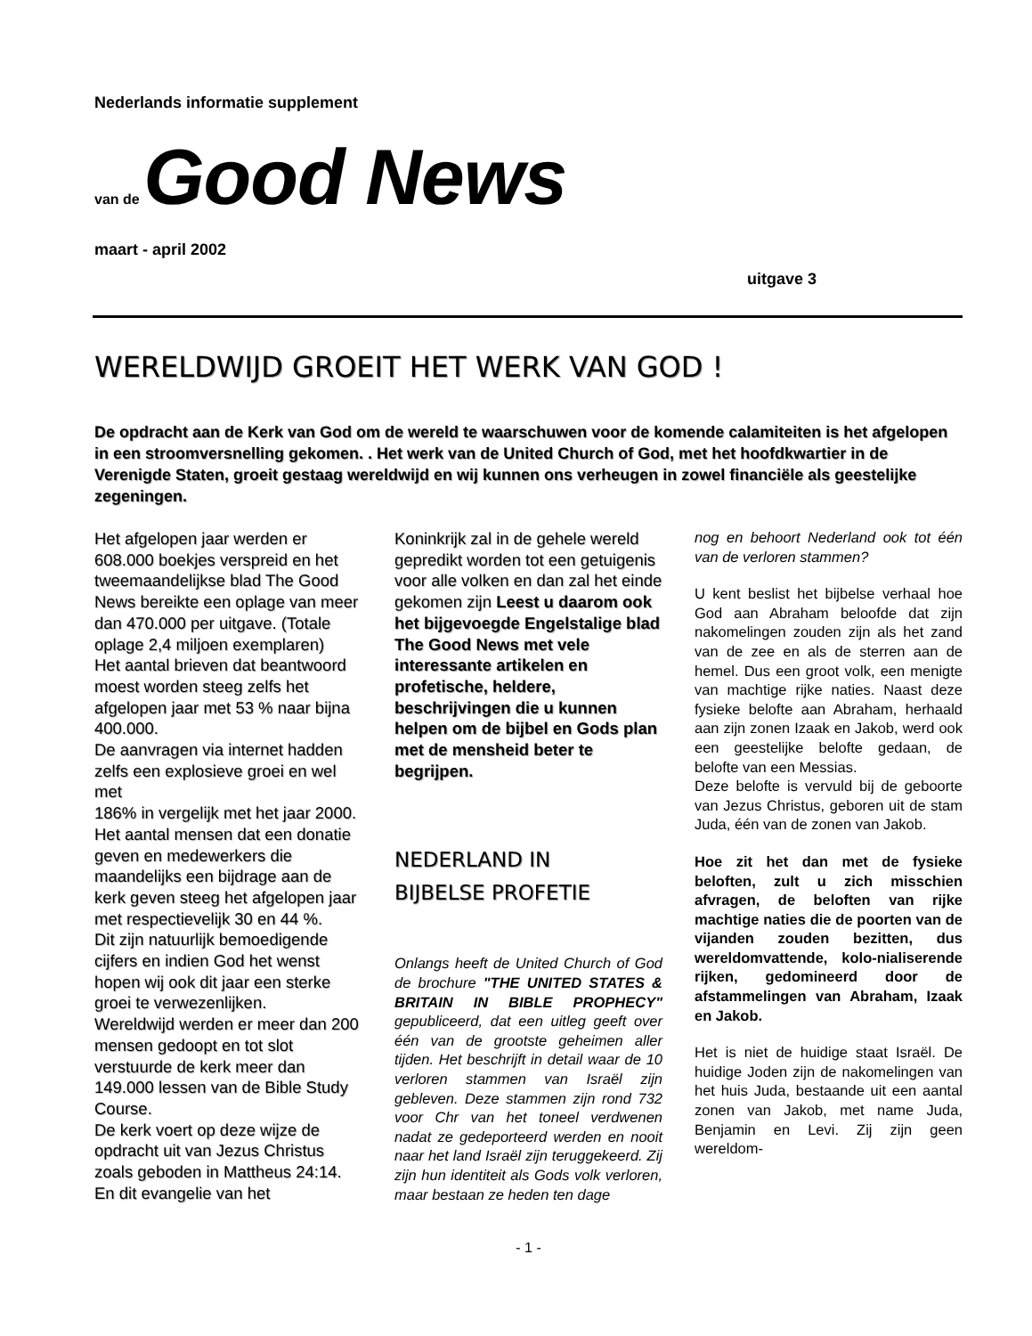Nederlands informatie supplement
van de Good News
maart - april 2002
uitgave 3
WERELDWIJD GROEIT HET WERK VAN GOD !
De opdracht aan de Kerk van God om de wereld te waarschuwen voor de komende calamiteiten is het afgelopen in een stroomversnelling gekomen. . Het werk van de United Church of God, met het hoofdkwartier in de Verenigde Staten, groeit gestaag wereldwijd en wij kunnen ons verheugen in zowel financiële als geestelijke zegeningen.
Het afgelopen jaar werden er 608.000 boekjes verspreid en het tweemaandelijkse blad The Good News bereikte een oplage van meer dan 470.000 per uitgave. (Totale oplage 2,4 miljoen exemplaren)
Het aantal brieven dat beantwoord moest worden steeg zelfs het afgelopen jaar met 53 % naar bijna 400.000.
De aanvragen via internet hadden zelfs een explosieve groei en wel met
186% in vergelijk met het jaar 2000. Het aantal mensen dat een donatie geven en medewerkers die maandelijks een bijdrage aan de kerk geven steeg het afgelopen jaar met respectievelijk 30 en 44 %.
Dit zijn natuurlijk bemoedigende cijfers en indien God het wenst hopen wij ook dit jaar een sterke groei te verwezenlijken.
Wereldwijd werden er meer dan 200 mensen gedoopt en tot slot verstuurde de kerk meer dan 149.000 lessen van de Bible Study Course.
De kerk voert op deze wijze de opdracht uit van Jezus Christus zoals geboden in Mattheus 24:14. En dit evangelie van het
Koninkrijk zal in de gehele wereld gepredikt worden tot een getuigenis voor alle volken en dan zal het einde gekomen zijn Leest u daarom ook het bijgevoegde Engelstalige blad The Good News met vele interessante artikelen en profetische, heldere, beschrijvingen die u kunnen helpen om de bijbel en Gods plan met de mensheid beter te begrijpen.
NEDERLAND IN
BIJBELSE PROFETIE
Onlangs heeft de United Church of God de brochure "THE UNITED STATES & BRITAIN IN BIBLE PROPHECY" gepubliceerd, dat een uitleg geeft over één van de grootste geheimen aller tijden. Het beschrijft in detail waar de 10 verloren stammen van Israël zijn gebleven. Deze stammen zijn rond 732 voor Chr van het toneel verdwenen nadat ze gedeporteerd werden en nooit naar het land Israël zijn teruggekeerd. Zij zijn hun identiteit als Gods volk verloren, maar bestaan ze heden ten dage
nog en behoort Nederland ook tot één van de verloren stammen?
U kent beslist het bijbelse verhaal hoe God aan Abraham beloofde dat zijn nakomelingen zouden zijn als het zand van de zee en als de sterren aan de hemel. Dus een groot volk, een menigte van machtige rijke naties. Naast deze fysieke belofte aan Abraham, herhaald aan zijn zonen Izaak en Jakob, werd ook een geestelijke belofte gedaan, de belofte van een Messias.
Deze belofte is vervuld bij de geboorte van Jezus Christus, geboren uit de stam Juda, één van de zonen van Jakob.
Hoe zit het dan met de fysieke beloften, zult u zich misschien afvragen, de beloften van rijke machtige naties die de poorten van de vijanden zouden bezitten, dus wereldomvattende, kolo-nialiserende rijken, gedomineerd door de afstammelingen van Abraham, Izaak en Jakob.
Het is niet de huidige staat Israël. De huidige Joden zijn de nakomelingen van het huis Juda, bestaande uit een aantal zonen van Jakob, met name Juda, Benjamin en Levi. Zij zijn geen wereldom-
- 1 -